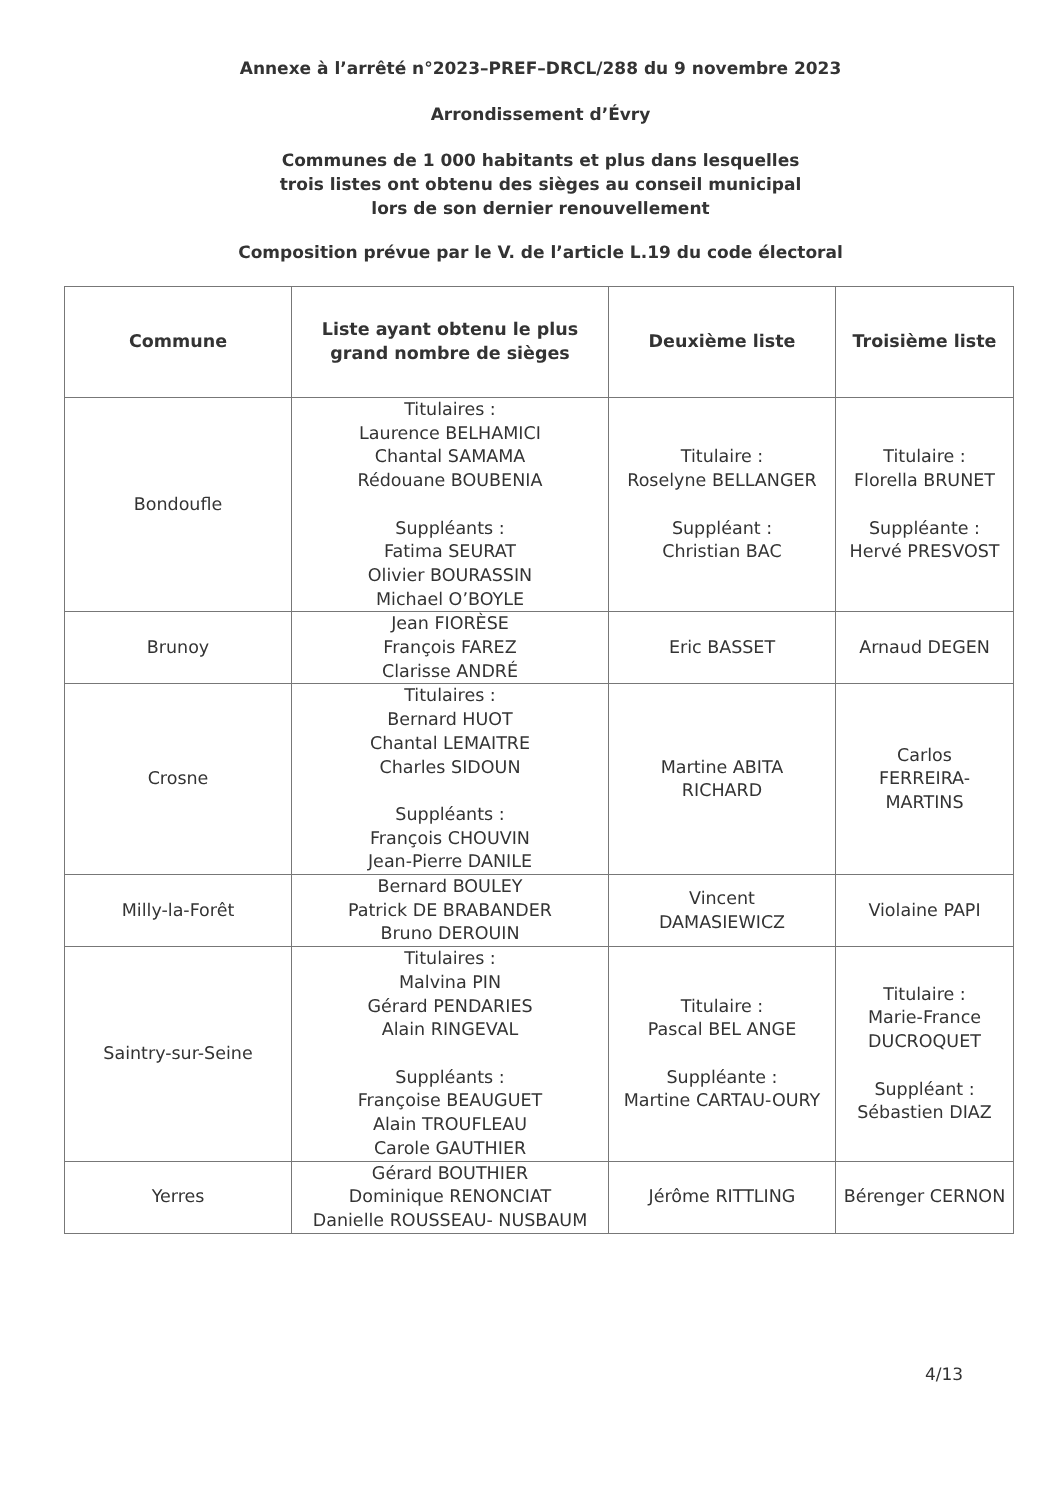Annexe à l’arrêté n°2023–PREF–DRCL/288 du 9 novembre 2023
Arrondissement d’Évry
Communes de 1 000 habitants et plus dans lesquelles
trois listes ont obtenu des sièges au conseil municipal
lors de son dernier renouvellement
Composition prévue par le V. de l’article L.19 du code électoral
| Commune | Liste ayant obtenu le plus grand nombre de sièges | Deuxième liste | Troisième liste |
| --- | --- | --- | --- |
| Bondoufle | Titulaires : Laurence BELHAMICI Chantal SAMAMA Rédouane BOUBENIA Suppléants : Fatima SEURAT Olivier BOURASSIN Michael O’BOYLE | Titulaire : Roselyne BELLANGER Suppléant : Christian BAC | Titulaire : Florella BRUNET Suppléante : Hervé PRESVOST |
| Brunoy | Jean FIORÈSE François FAREZ Clarisse ANDRÉ | Eric BASSET | Arnaud DEGEN |
| Crosne | Titulaires : Bernard HUOT Chantal LEMAITRE Charles SIDOUN Suppléants : François CHOUVIN Jean-Pierre DANILE | Martine ABITA RICHARD | Carlos FERREIRA- MARTINS |
| Milly-la-Forêt | Bernard BOULEY Patrick DE BRABANDER Bruno DEROUIN | Vincent DAMASIEWICZ | Violaine PAPI |
| Saintry-sur-Seine | Titulaires : Malvina PIN Gérard PENDARIES Alain RINGEVAL Suppléants : Françoise BEAUGUET Alain TROUFLEAU Carole GAUTHIER | Titulaire : Pascal BEL ANGE Suppléante : Martine CARTAU-OURY | Titulaire : Marie-France DUCROQUET Suppléant : Sébastien DIAZ |
| Yerres | Gérard BOUTHIER Dominique RENONCIAT Danielle ROUSSEAU- NUSBAUM | Jérôme RITTLING | Bérenger CERNON |
4/13